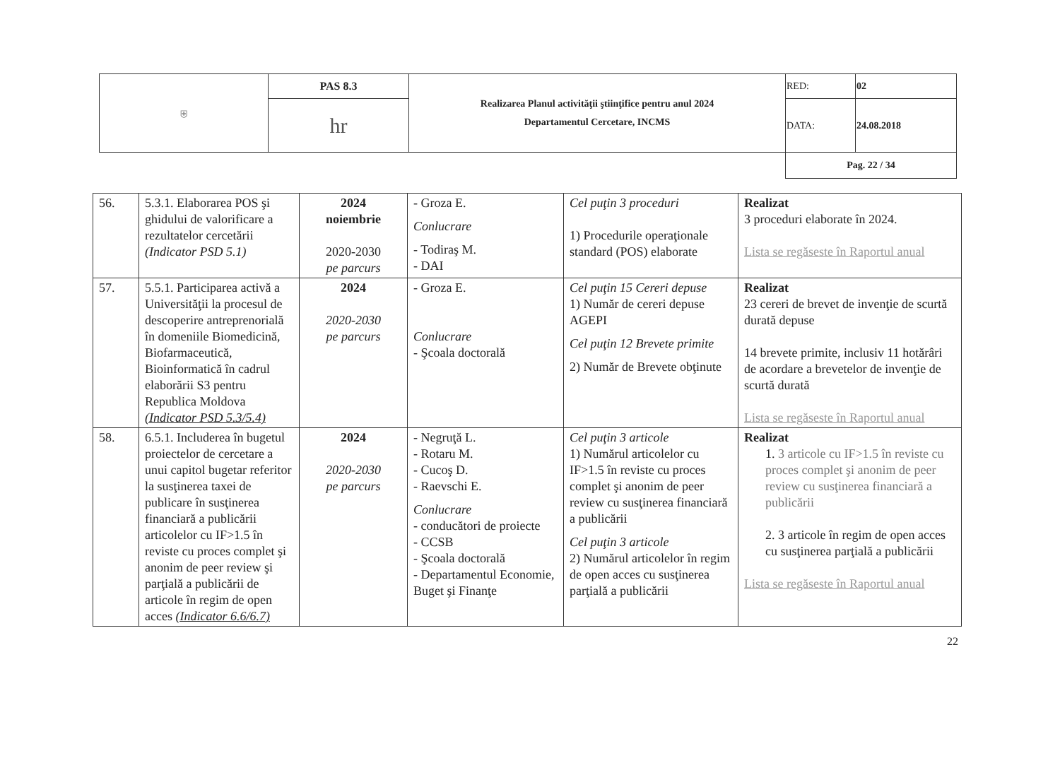| ⛨ | PAS 8.3 | Realizarea Planul activităţii ştiinţifice pentru anul 2024 Departamentul Cercetare, INCMS | RED: | 02 |
| | hr | | DATA: | 24.08.2018 |
| | | | Pag. 22 / 34 | |
| 56. | 5.3.1. Elaborarea POS şi ghidului de valorificare a rezultatelor cercetării (Indicator PSD 5.1) | 2024 noiembrie 2020-2030 pe parcurs | - Groza E. Conlucrare - Todiraş M. - DAI | Cel puţin 3 proceduri 1) Procedurile operaţionale standard (POS) elaborate | Realizat 3 proceduri elaborate în 2024. Lista se regăseste în Raportul anual |
| 57. | 5.5.1. Participarea activă a Universităţii la procesul de descoperire antreprenorială în domeniile Biomedicină, Biofarmaceutică, Bioinformatică în cadrul elaborării S3 pentru Republica Moldova (Indicator PSD 5.3/5.4) | 2024 2020-2030 pe parcurs | - Groza E. Conlucrare - Şcoala doctorală | Cel puţin 15 Cereri depuse 1) Număr de cereri depuse AGEPI Cel puţin 12 Brevete primite 2) Număr de Brevete obţinute | Realizat 23 cereri de brevet de invenţie de scurtă durată depuse 14 brevete primite, inclusiv 11 hotărâri de acordare a brevetelor de invenţie de scurtă durată Lista se regăseste în Raportul anual |
| 58. | 6.5.1. Includerea în bugetul proiectelor de cercetare a unui capitol bugetar referitor la susţinerea taxei de publicare în susţinerea financiară a publicării articolelor cu IF>1.5 în reviste cu proces complet şi anonim de peer review şi parţială a publicării de articole în regim de open acces (Indicator 6.6/6.7) | 2024 2020-2030 pe parcurs | - Negruţă L. - Rotaru M. - Cucoş D. - Raevschi E. Conlucrare - conducători de proiecte - CCSB - Şcoala doctorală - Departamentul Economie, Buget şi Finanţe | Cel puţin 3 articole 1) Numărul articolelor cu IF>1.5 în reviste cu proces complet şi anonim de peer review cu susţinerea financiară a publicării Cel puţin 3 articole 2) Numărul articolelor în regim de open acces cu susţinerea parţială a publicării | Realizat 1. 3 articole cu IF>1.5 în reviste cu proces complet şi anonim de peer review cu susţinerea financiară a publicării 2. 3 articole în regim de open acces cu susţinerea parţială a publicării Lista se regăseste în Raportul anual |
22